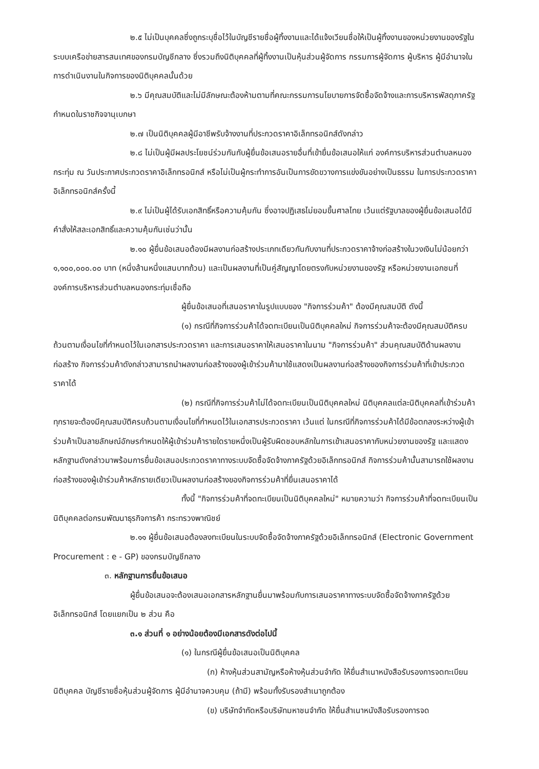๒.๕ ไม่เป็นบุคคลซึ่งถูกระบุชื่อไว้ในบัญชีรายชื่อผู้ทิ้งงานและได้แจ้งเวียนชื่อให้เป็นผู้ทิ้งงานของหน่วยงานของรัฐในระบบเครือข่ายสารสนเทศของกรมบัญชีกลาง ซึ่งรวมถึงนิติบุคคลที่ผู้ทิ้งงานเป็นหุ้นส่วนผู้จัดการ กรรมการผู้จัดการ ผู้บริหาร ผู้มีอำนาจในการดำเนินงานในกิจการของนิติบุคคลนั้นด้วย
๒.๖ มีคุณสมบัติและไม่มีลักษณะต้องห้ามตามที่คณะกรรมการนโยบายการจัดซื้อจัดจ้างและการบริหารพัสดุภาครัฐกำหนดในราชกิจจานุเบกษา
๒.๗ เป็นนิติบุคคลผู้มีอาชีพรับจ้างงานที่ประกวดราคาอิเล็กทรอนิกส์ดังกล่าว
๒.๘ ไม่เป็นผู้มีผลประโยชน์ร่วมกันกับผู้ยื่นข้อเสนอรายอื่นที่เข้ายื่นข้อเสนอให้แก่ องค์การบริหารส่วนตำบลหนองกระทุ่ม ณ วันประกาศประกวดราคาอิเล็กทรอนิกส์ หรือไม่เป็นผู้กระทำการอันเป็นการขัดขวางการแข่งขันอย่างเป็นธรรม ในการประกวดราคาอิเล็กทรอนิกส์ครั้งนี้
๒.๙ ไม่เป็นผู้ได้รับเอกสิทธิ์หรือความคุ้มกัน ซึ่งอาจปฏิเสธไม่ยอมขึ้นศาลไทย เว้นแต่รัฐบาลของผู้ยื่นข้อเสนอได้มีคำสั่งให้สละเอกสิทธิ์และความคุ้มกันเช่นว่านั้น
๒.๑๐ ผู้ยื่นข้อเสนอต้องมีผลงานก่อสร้างประเภทเดียวกันกับงานที่ประกวดราคาจ้างก่อสร้างในวงเงินไม่น้อยกว่า ๑,๑๐๐,๐๐๐.๐๐ บาท (หนึ่งล้านหนึ่งแสนบาทถ้วน) และเป็นผลงานที่เป็นคู่สัญญาโดยตรงกับหน่วยงานของรัฐ หรือหน่วยงานเอกชนที่องค์การบริหารส่วนตำบลหนองกระทุ่มเชื่อถือ
ผู้ยื่นข้อเสนอที่เสนอราคาในรูปแบบของ "กิจการร่วมค้า" ต้องมีคุณสมบัติ ดังนี้
(๑) กรณีที่กิจการร่วมค้าได้จดทะเบียนเป็นนิติบุคคลใหม่ กิจการร่วมค้าจะต้องมีคุณสมบัติครบถ้วนตามเงื่อนไขที่กำหนดไว้ในเอกสารประกวดราคา และการเสนอราคาให้เสนอราคาในนาม "กิจการร่วมค้า" ส่วนคุณสมบัติด้านผลงานก่อสร้าง กิจการร่วมค้าดังกล่าวสามารถนำผลงานก่อสร้างของผู้เข้าร่วมค้ามาใช้แสดงเป็นผลงานก่อสร้างของกิจการร่วมค้าที่เข้าประกวดราคาได้
(๒) กรณีที่กิจการร่วมค้าไม่ได้จดทะเบียนเป็นนิติบุคคลใหม่ นิติบุคคลแต่ละนิติบุคคลที่เข้าร่วมค้าทุกรายจะต้องมีคุณสมบัติครบถ้วนตามเงื่อนไขที่กำหนดไว้ในเอกสารประกวดราคา เว้นแต่ ในกรณีที่กิจการร่วมค้าได้มีข้อตกลงระหว่างผู้เข้าร่วมค้าเป็นลายลักษณ์อักษรกำหนดให้ผู้เข้าร่วมค้ารายใดรายหนึ่งเป็นผู้รับผิดชอบหลักในการเข้าเสนอราคากับหน่วยงานของรัฐ และแสดงหลักฐานดังกล่าวมาพร้อมการยื่นข้อเสนอประกวดราคาทางระบบจัดซื้อจัดจ้างภาครัฐด้วยอิเล็กทรอนิกส์ กิจการร่วมค้านั้นสามารถใช้ผลงานก่อสร้างของผู้เข้าร่วมค้าหลักรายเดียวเป็นผลงานก่อสร้างของกิจการร่วมค้าที่ยื่นเสนอราคาได้
ทั้งนี้ "กิจการร่วมค้าที่จดทะเบียนเป็นนิติบุคคลใหม่" หมายความว่า กิจการร่วมค้าที่จดทะเบียนเป็นนิติบุคคลต่อกรมพัฒนาธุรกิจการค้า กระทรวงพาณิชย์
๒.๑๑ ผู้ยื่นข้อเสนอต้องลงทะเบียนในระบบจัดซื้อจัดจ้างภาครัฐด้วยอิเล็กทรอนิกส์ (Electronic Government Procurement : e - GP) ของกรมบัญชีกลาง
๓. หลักฐานการยื่นข้อเสนอ
ผู้ยื่นข้อเสนอจะต้องเสนอเอกสารหลักฐานยื่นมาพร้อมกับการเสนอราคาทางระบบจัดซื้อจัดจ้างภาครัฐด้วยอิเล็กทรอนิกส์ โดยแยกเป็น ๒ ส่วน คือ
๓.๑ ส่วนที่ ๑ อย่างน้อยต้องมีเอกสารดังต่อไปนี้
(๑) ในกรณีผู้ยื่นข้อเสนอเป็นนิติบุคคล
(ก) ห้างหุ้นส่วนสามัญหรือห้างหุ้นส่วนจำกัด ให้ยื่นสำเนาหนังสือรับรองการจดทะเบียนนิติบุคคล บัญชีรายชื่อหุ้นส่วนผู้จัดการ ผู้มีอำนาจควบคุม (ถ้ามี) พร้อมทั้งรับรองสำเนาถูกต้อง
(ข) บริษัทจำกัดหรือบริษัทมหาชนจำกัด ให้ยื่นสำเนาหนังสือรับรองการจด